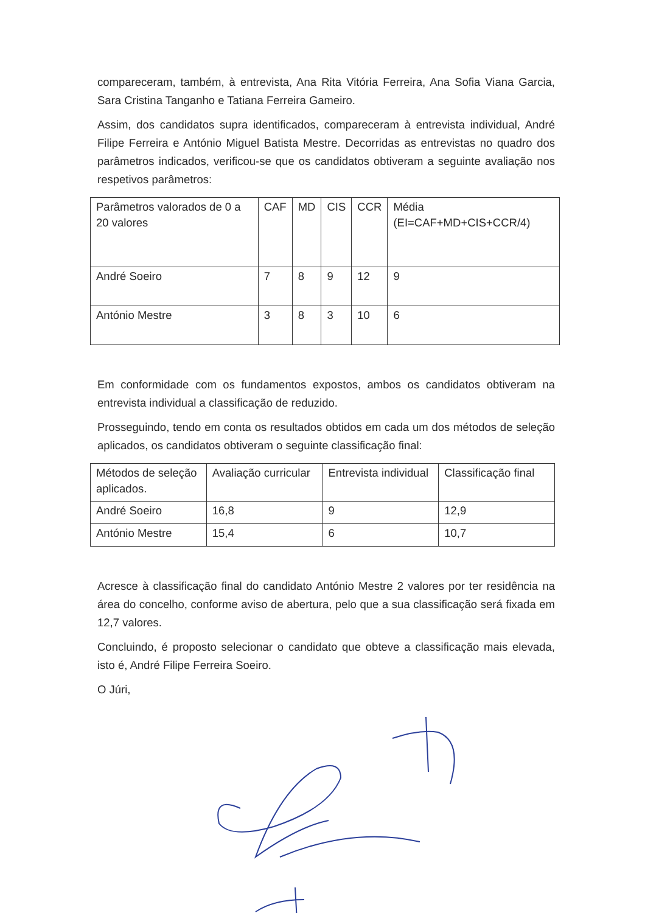compareceram, também, à entrevista, Ana Rita Vitória Ferreira, Ana Sofia Viana Garcia, Sara Cristina Tanganho e Tatiana Ferreira Gameiro.
Assim, dos candidatos supra identificados, compareceram à entrevista individual, André Filipe Ferreira e António Miguel Batista Mestre. Decorridas as entrevistas no quadro dos parâmetros indicados, verificou-se que os candidatos obtiveram a seguinte avaliação nos respetivos parâmetros:
| Parâmetros valorados de 0 a 20 valores | CAF | MD | CIS | CCR | Média (EI=CAF+MD+CIS+CCR/4) |
| André Soeiro | 7 | 8 | 9 | 12 | 9 |
| António Mestre | 3 | 8 | 3 | 10 | 6 |
Em conformidade com os fundamentos expostos, ambos os candidatos obtiveram na entrevista individual a classificação de reduzido.
Prosseguindo, tendo em conta os resultados obtidos em cada um dos métodos de seleção aplicados, os candidatos obtiveram o seguinte classificação final:
| Métodos de seleção aplicados. | Avaliação curricular | Entrevista individual | Classificação final |
| André Soeiro | 16,8 | 9 | 12,9 |
| António Mestre | 15,4 | 6 | 10,7 |
Acresce à classificação final do candidato António Mestre 2 valores por ter residência na área do concelho, conforme aviso de abertura, pelo que a sua classificação será fixada em 12,7 valores.
Concluindo, é proposto selecionar o candidato que obteve a classificação mais elevada, isto é, André Filipe Ferreira Soeiro.
O Júri,